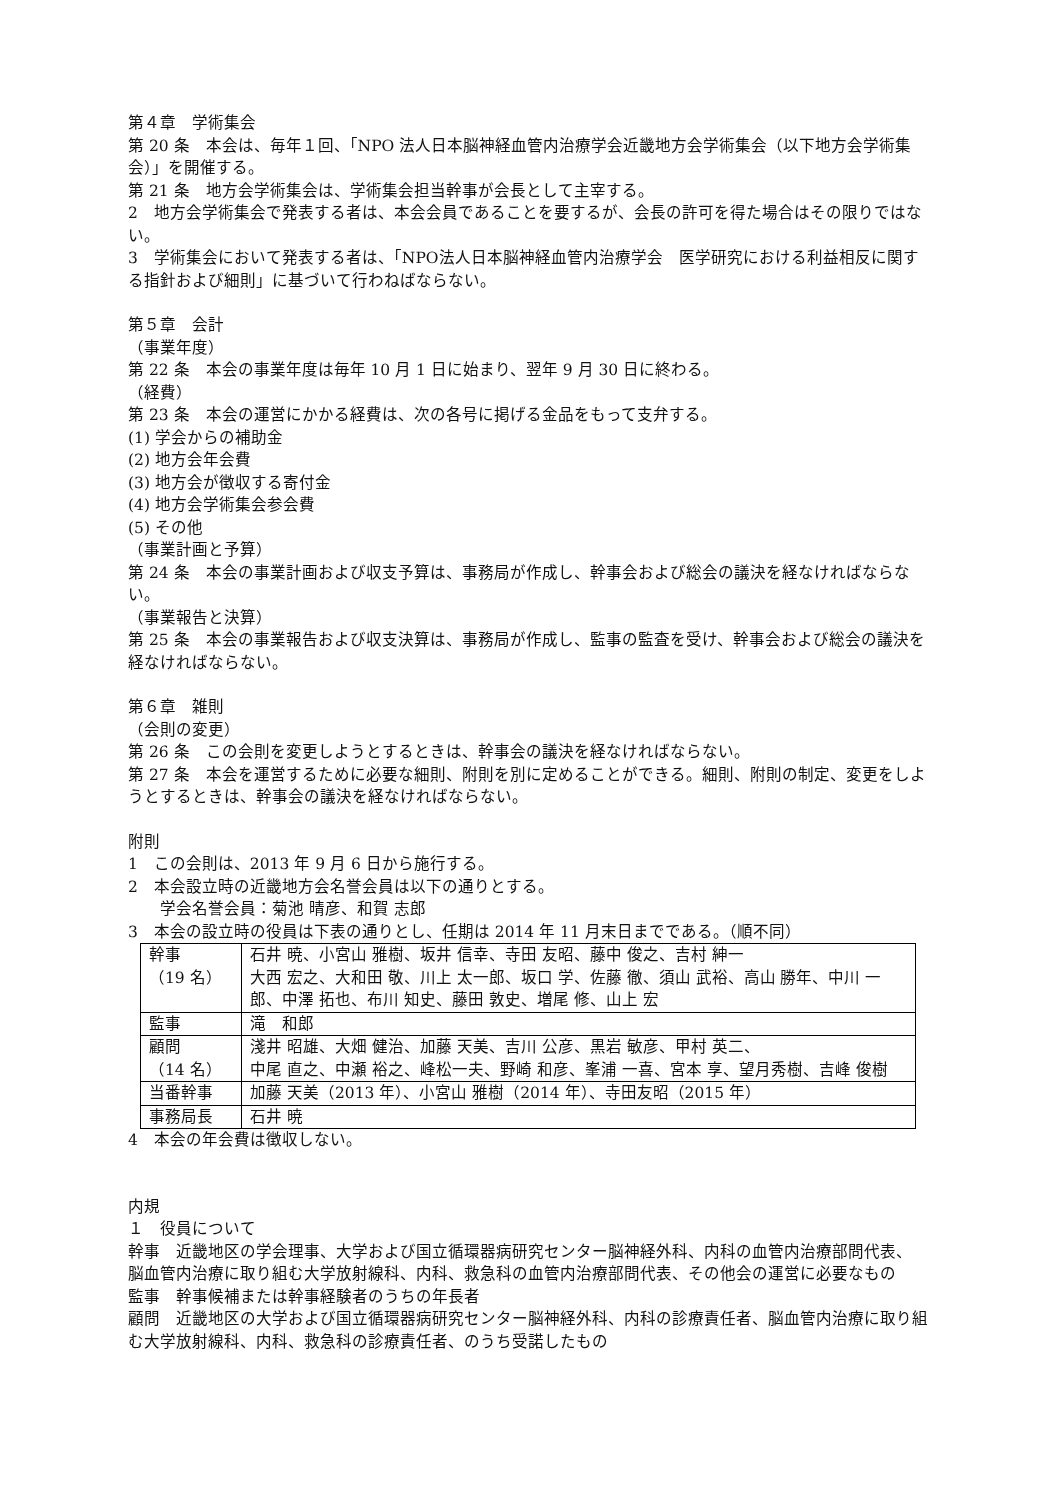第４章　学術集会
第 20 条　本会は、毎年１回、「NPO 法人日本脳神経血管内治療学会近畿地方会学術集会（以下地方会学術集会）」を開催する。
第 21 条　地方会学術集会は、学術集会担当幹事が会長として主宰する。
2　地方会学術集会で発表する者は、本会会員であることを要するが、会長の許可を得た場合はその限りではない。
3　学術集会において発表する者は、「NPO法人日本脳神経血管内治療学会　医学研究における利益相反に関する指針および細則」に基づいて行わねばならない。
第５章　会計
（事業年度）
第 22 条　本会の事業年度は毎年 10 月 1 日に始まり、翌年 9 月 30 日に終わる。
（経費）
第 23 条　本会の運営にかかる経費は、次の各号に掲げる金品をもって支弁する。
(1) 学会からの補助金
(2) 地方会年会費
(3) 地方会が徴収する寄付金
(4) 地方会学術集会参会費
(5) その他
（事業計画と予算）
第 24 条　本会の事業計画および収支予算は、事務局が作成し、幹事会および総会の議決を経なければならない。
（事業報告と決算）
第 25 条　本会の事業報告および収支決算は、事務局が作成し、監事の監査を受け、幹事会および総会の議決を経なければならない。
第６章　雑則
（会則の変更）
第 26 条　この会則を変更しようとするときは、幹事会の議決を経なければならない。
第 27 条　本会を運営するために必要な細則、附則を別に定めることができる。細則、附則の制定、変更をしようとするときは、幹事会の議決を経なければならない。
附則
1　この会則は、2013 年 9 月 6 日から施行する。
2　本会設立時の近畿地方会名誉会員は以下の通りとする。
　　学会名誉会員：菊池 晴彦、和賀 志郎
3　本会の設立時の役員は下表の通りとし、任期は 2014 年 11 月末日までである。（順不同）
| 幹事 （19 名） | 石井 暁、小宮山 雅樹、坂井 信幸、寺田 友昭、藤中 俊之、吉村 紳一 大西 宏之、大和田 敬、川上 太一郎、坂口 学、佐藤 徹、須山 武裕、高山 勝年、中川 一郎、中澤 拓也、布川 知史、藤田 敦史、増尾 修、山上 宏 |
| 監事 | 滝 和郎 |
| 顧問 （14 名） | 淺井 昭雄、大畑 健治、加藤 天美、吉川 公彦、黒岩 敏彦、甲村 英二、 中尾 直之、中瀬 裕之、峰松一夫、野崎 和彦、峯浦 一喜、宮本 享、望月秀樹、吉峰 俊樹 |
| 当番幹事 | 加藤 天美（2013 年）、小宮山 雅樹（2014 年）、寺田友昭（2015 年） |
| 事務局長 | 石井 暁 |
4　本会の年会費は徴収しない。
内規
１　役員について
幹事　近畿地区の学会理事、大学および国立循環器病研究センター脳神経外科、内科の血管内治療部問代表、　脳血管内治療に取り組む大学放射線科、内科、救急科の血管内治療部問代表、その他会の運営に必要なもの
監事　幹事候補または幹事経験者のうちの年長者
顧問　近畿地区の大学および国立循環器病研究センター脳神経外科、内科の診療責任者、脳血管内治療に取り組む大学放射線科、内科、救急科の診療責任者、のうち受諾したもの